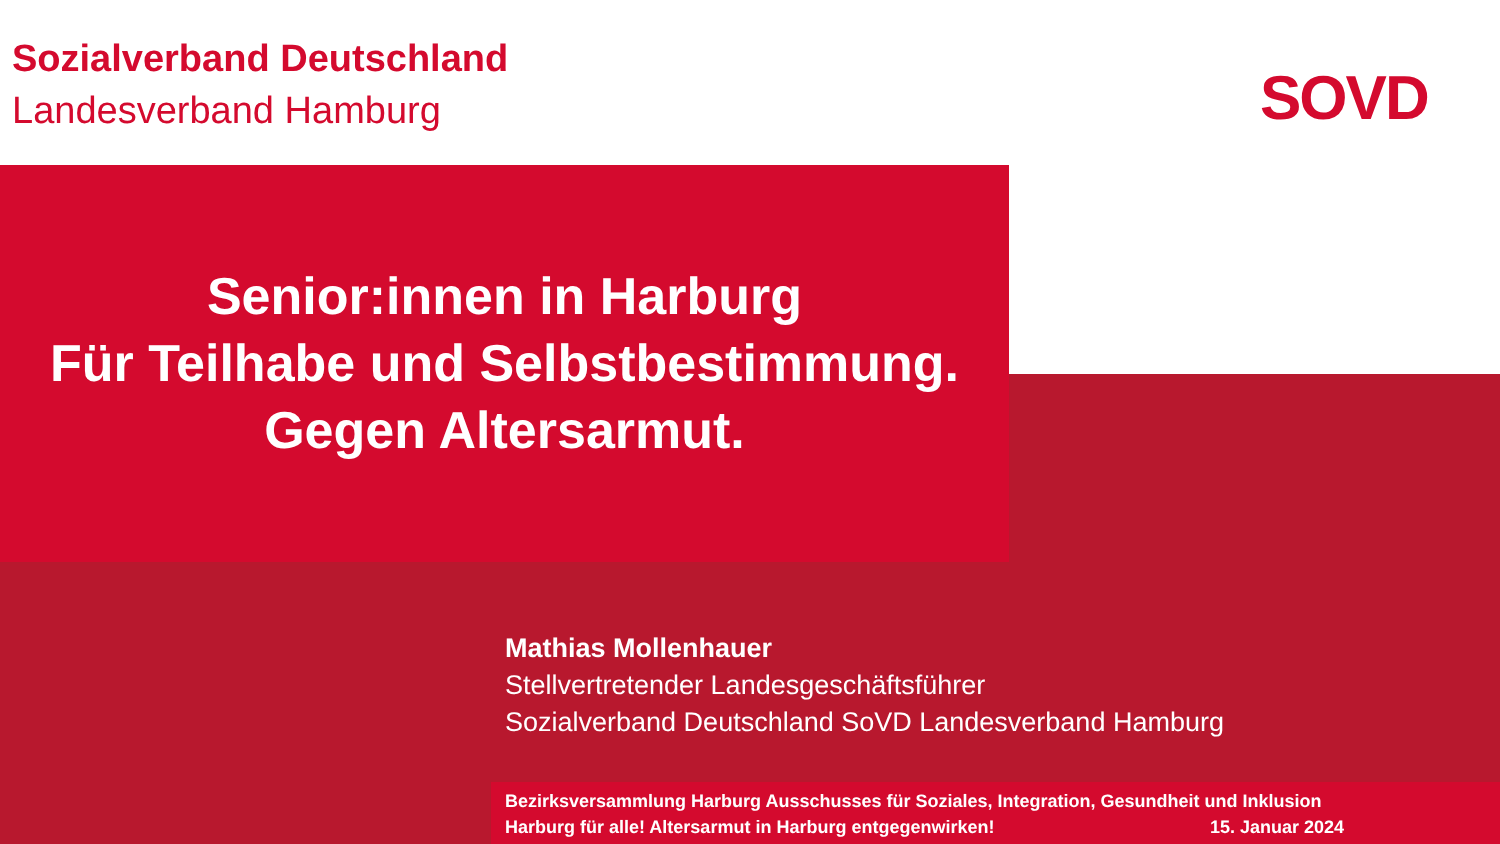Sozialverband Deutschland
Landesverband Hamburg
SOVD
Senior:innen in Harburg
Für Teilhabe und Selbstbestimmung.
Gegen Altersarmut.
Mathias Mollenhauer
Stellvertretender Landesgeschäftsführer
Sozialverband Deutschland SoVD Landesverband Hamburg
Bezirksversammlung Harburg Ausschusses für Soziales, Integration, Gesundheit und Inklusion
Harburg für alle! Altersarmut in Harburg entgegenwirken! 15. Januar 2024